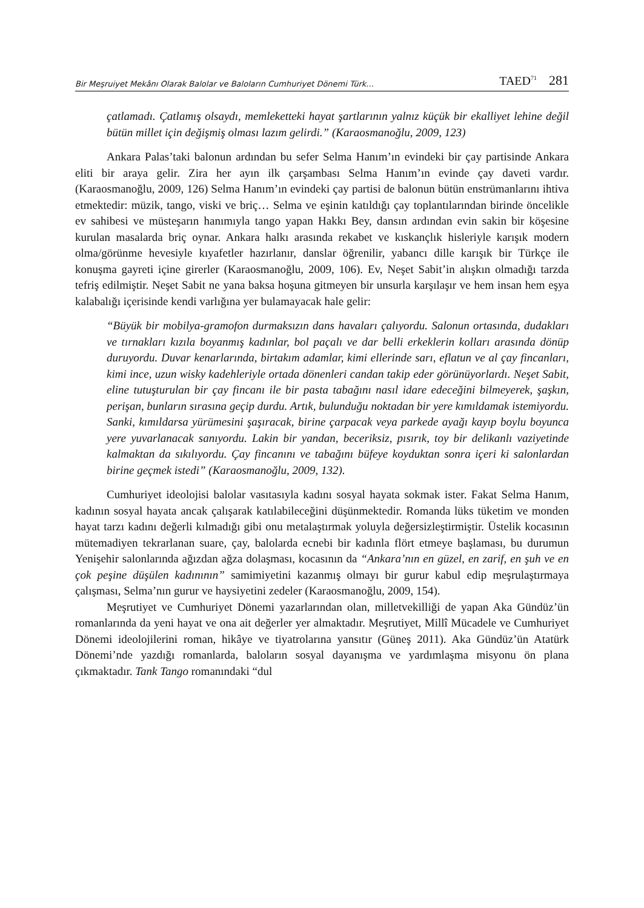Bir Meşruiyet Mekânı Olarak Balolar ve Baloların Cumhuriyet Dönemi Türk... TAED<sup>71</sup> 281
çatlamadı. Çatlamış olsaydı, memleketteki hayat şartlarının yalnız küçük bir ekalliyet lehine değil bütün millet için değişmiş olması lazım gelirdi.” (Karaosmanoğlu, 2009, 123)
Ankara Palas’taki balonun ardından bu sefer Selma Hanım’ın evindeki bir çay partisinde Ankara eliti bir araya gelir. Zira her ayın ilk çarşambası Selma Hanım’ın evinde çay daveti vardır. (Karaosmanoğlu, 2009, 126) Selma Hanım’ın evindeki çay partisi de balonun bütün enstrümanlarını ihtiva etmektedir: müzik, tango, viski ve briç… Selma ve eşinin katıldığı çay toplantılarından birinde öncelikle ev sahibesi ve müsteşarın hanımıyla tango yapan Hakkı Bey, dansın ardından evin sakin bir köşesine kurulan masalarda briç oynar. Ankara halkı arasında rekabet ve kıskançlık hisleriyle karışık modern olma/görünme hevesiyle kıyafetler hazırlanır, danslar öğrenilir, yabancı dille karışık bir Türkçe ile konuşma gayreti içine girerler (Karaosmanoğlu, 2009, 106). Ev, Neşet Sabit’in alışkın olmadığı tarzda tefriş edilmiştir. Neşet Sabit ne yana baksa hoşuna gitmeyen bir unsurla karşılaşır ve hem insan hem eşya kalabalığı içerisinde kendi varlığına yer bulamayacak hale gelir:
“Büyük bir mobilya-gramofon durmaksızın dans havaları çalıyordu. Salonun ortasında, dudakları ve tırnakları kızıla boyanmış kadınlar, bol paçalı ve dar belli erkeklerin kolları arasında dönüp duruyordu. Duvar kenarlarında, birtakım adamlar, kimi ellerinde sarı, eflatun ve al çay fincanları, kimi ince, uzun wisky kadehleriyle ortada dönenleri candan takip eder görünüyorlardı. Neşet Sabit, eline tutuşturulan bir çay fincanı ile bir pasta tabağını nasıl idare edeceğini bilmeyerek, şaşkın, perişan, bunların sırasına geçip durdu. Artık, bulunduğu noktadan bir yere kımıldamak istemiyordu. Sanki, kımıldarsa yürümesini şaşıracak, birine çarpacak veya parkede ayağı kayıp boylu boyunca yere yuvarlanacak sanıyordu. Lakin bir yandan, beceriksiz, pısırık, toy bir delikanlı vaziyetinde kalmaktan da sıkılıyordu. Çay fincanını ve tabağını büfeye koyduktan sonra içeri ki salonlardan birine geçmek istedi” (Karaosmanoğlu, 2009, 132).
Cumhuriyet ideolojisi balolar vasıtasıyla kadını sosyal hayata sokmak ister. Fakat Selma Hanım, kadının sosyal hayata ancak çalışarak katılabileceğini düşünmektedir. Romanda lüks tüketim ve monden hayat tarzı kadını değerli kılmadığı gibi onu metalaştırmak yoluyla değersizleştirmiştir. Üstelik kocasının mütemadiyen tekrarlanan suare, çay, balolarda ecnebi bir kadınla flört etmeye başlaması, bu durumun Yenişehir salonlarında ağızdan ağza dolaşması, kocasının da “Ankara’nın en güzel, en zarif, en şuh ve en çok peşine düşülen kadınının” samimiyetini kazanmış olmayı bir gurur kabul edip meşrulaştırmaya çalışması, Selma’nın gurur ve haysiyetini zedeler (Karaosmanoğlu, 2009, 154).
Meşrutiyet ve Cumhuriyet Dönemi yazarlarından olan, milletvekilliği de yapan Aka Gündüz’ün romanlarında da yeni hayat ve ona ait değerler yer almaktadır. Meşrutiyet, Millî Mücadele ve Cumhuriyet Dönemi ideolojilerini roman, hikâye ve tiyatrolarına yansıtır (Güneş 2011). Aka Gündüz’ün Atatürk Dönemi’nde yazdığı romanlarda, baloların sosyal dayanışma ve yardımlaşma misyonu ön plana çıkmaktadır. Tank Tango romanındaki “dul